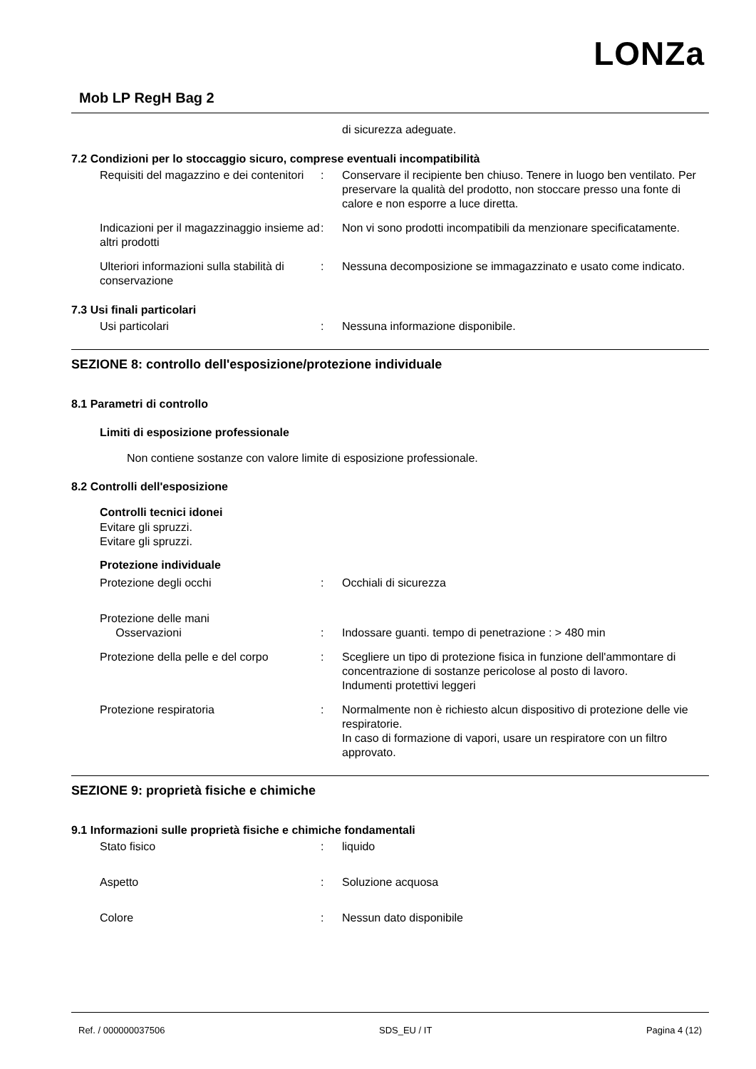LONZa
Mob LP RegH Bag 2
di sicurezza adeguate.
7.2 Condizioni per lo stoccaggio sicuro, comprese eventuali incompatibilità
Requisiti del magazzino e dei contenitori
: Conservare il recipiente ben chiuso. Tenere in luogo ben ventilato. Per preservare la qualità del prodotto, non stoccare presso una fonte di calore e non esporre a luce diretta.
Indicazioni per il magazzinaggio insieme ad altri prodotti
: Non vi sono prodotti incompatibili da menzionare specificatamente.
Ulteriori informazioni sulla stabilità di conservazione
: Nessuna decomposizione se immagazzinato e usato come indicato.
7.3 Usi finali particolari
Usi particolari : Nessuna informazione disponibile.
SEZIONE 8: controllo dell'esposizione/protezione individuale
8.1 Parametri di controllo
Limiti di esposizione professionale
Non contiene sostanze con valore limite di esposizione professionale.
8.2 Controlli dell'esposizione
Controlli tecnici idonei
Evitare gli spruzzi.
Evitare gli spruzzi.
Protezione individuale
Protezione degli occhi : Occhiali di sicurezza
Protezione delle mani
Osservazioni
:
Indossare guanti. tempo di penetrazione : > 480 min
Protezione della pelle e del corpo
: Scegliere un tipo di protezione fisica in funzione dell'ammontare di concentrazione di sostanze pericolose al posto di lavoro.
Indumenti protettivi leggeri
Protezione respiratoria : Normalmente non è richiesto alcun dispositivo di protezione delle vie respiratorie.
In caso di formazione di vapori, usare un respiratore con un filtro approvato.
SEZIONE 9: proprietà fisiche e chimiche
9.1 Informazioni sulle proprietà fisiche e chimiche fondamentali
Stato fisico : liquido
Aspetto : Soluzione acquosa
Colore : Nessun dato disponibile
Ref. / 000000037506 SDS_EU / IT Pagina 4 (12)